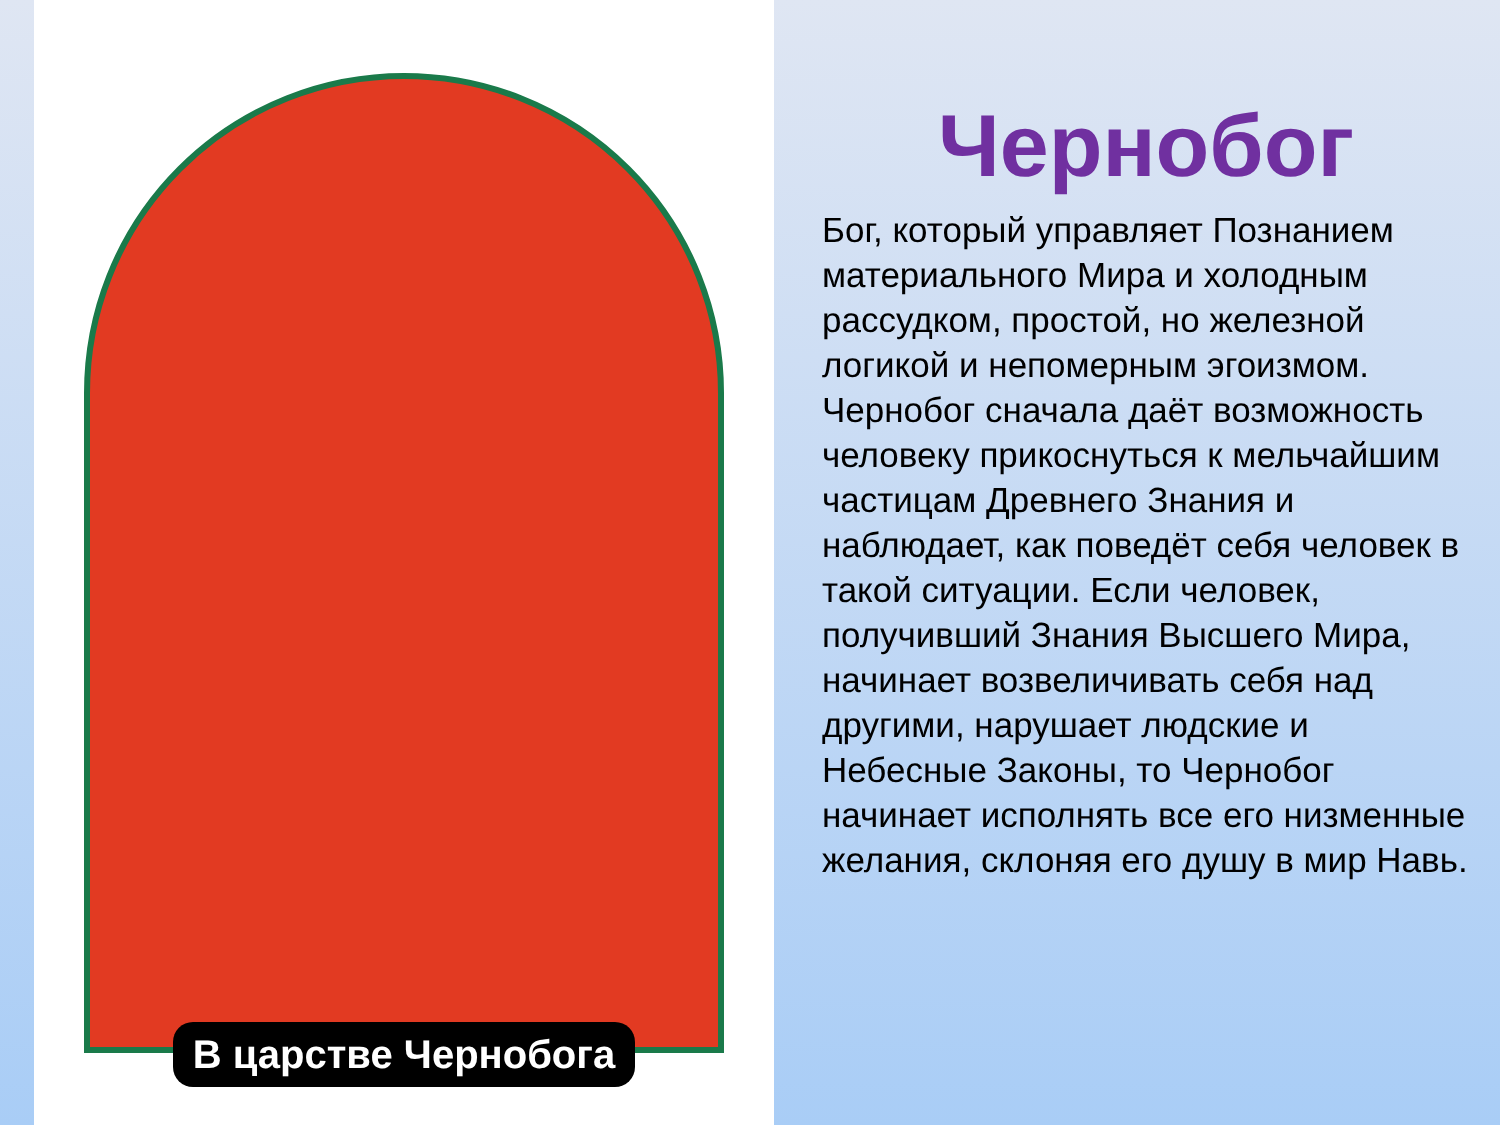В царстве Чернобога
Чернобог
Бог, который управляет Познанием материального Мира и холодным рассудком, простой, но железной логикой и непомерным эгоизмом. Чернобог сначала даёт возможность человеку прикоснуться к мельчайшим частицам Древнего Знания и наблюдает, как поведёт себя человек в такой ситуации. Если человек, получивший Знания Высшего Мира, начинает возвеличивать себя над другими, нарушает людские и Небесные Законы, то Чернобог начинает исполнять все его низменные желания, склоняя его душу в мир Навь.